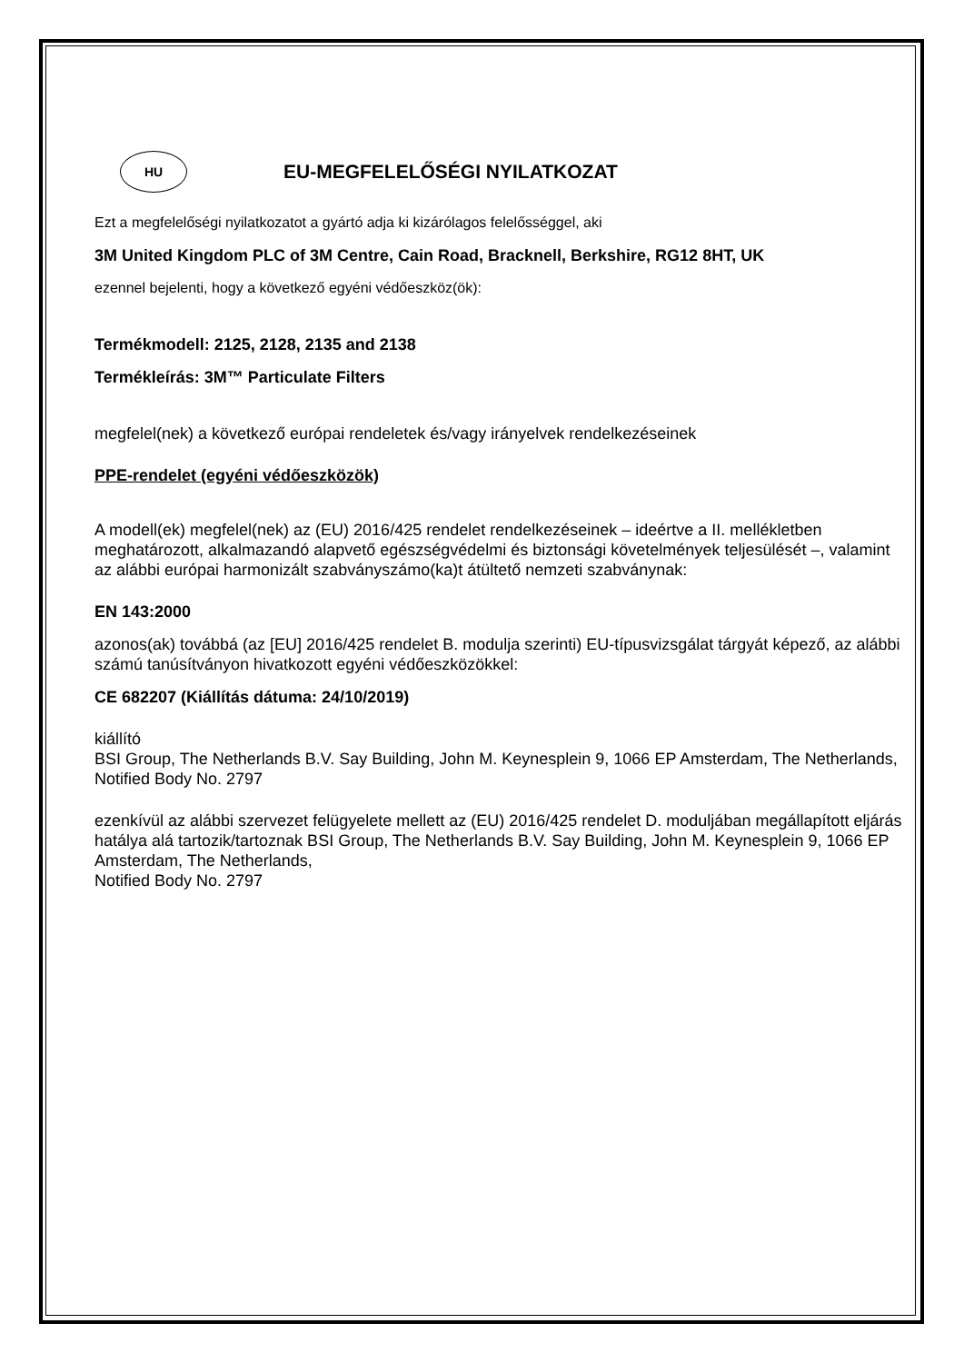HU
EU-MEGFELELŐSÉGI NYILATKOZAT
Ezt a megfelelőségi nyilatkozatot a gyártó adja ki kizárólagos felelősséggel, aki
3M United Kingdom PLC of 3M Centre, Cain Road, Bracknell, Berkshire, RG12 8HT, UK
ezennel bejelenti, hogy a következő egyéni védőeszköz(ök):
Termékmodell: 2125, 2128, 2135 and 2138
Termékleírás: 3M™ Particulate Filters
megfelel(nek) a következő európai rendeletek és/vagy irányelvek rendelkezéseinek
PPE-rendelet (egyéni védőeszközök)
A modell(ek) megfelel(nek) az (EU) 2016/425 rendelet rendelkezéseinek – ideértve a II. mellékletben meghatározott, alkalmazandó alapvető egészségvédelmi és biztonsági követelmények teljesülését –, valamint az alábbi európai harmonizált szabványszámo(ka)t átültető nemzeti szabványnak:
EN 143:2000
azonos(ak) továbbá (az [EU] 2016/425 rendelet B. modulja szerinti) EU-típusvizsgálat tárgyát képező, az alábbi számú tanúsítványon hivatkozott egyéni védőeszközökkel:
CE 682207 (Kiállítás dátuma: 24/10/2019)
kiállító
BSI Group, The Netherlands B.V. Say Building, John M. Keynesplein 9, 1066 EP Amsterdam, The Netherlands, Notified Body No. 2797
ezenkívül az alábbi szervezet felügyelete mellett az (EU) 2016/425 rendelet D. moduljában megállapított eljárás hatálya alá tartozik/tartoznak BSI Group, The Netherlands B.V. Say Building, John M. Keynesplein 9, 1066 EP Amsterdam, The Netherlands,
Notified Body No. 2797